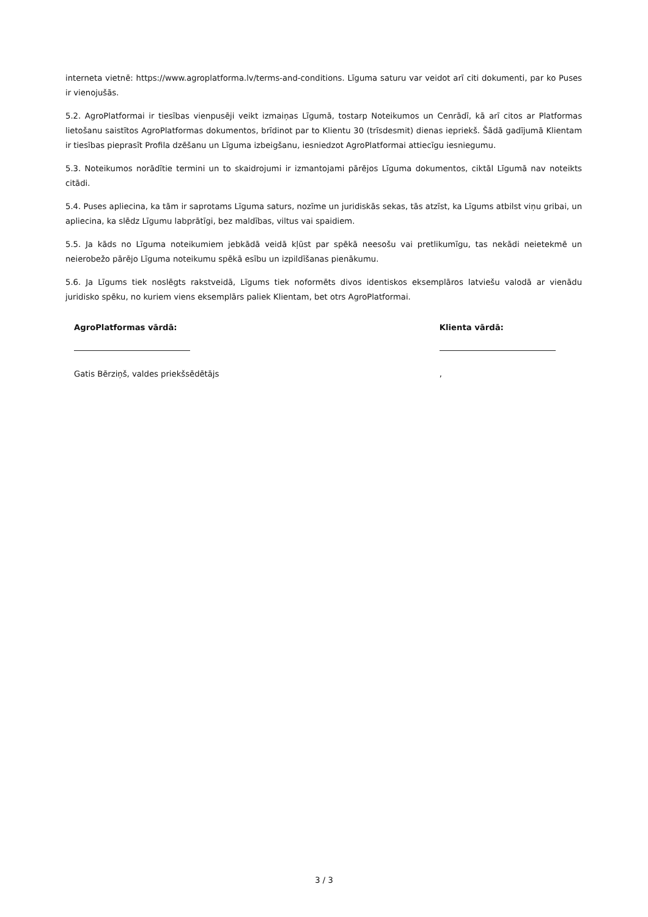interneta vietnē: https://www.agroplatforma.lv/terms-and-conditions. Līguma saturu var veidot arī citi dokumenti, par ko Puses ir vienojušās.
5.2. AgroPlatformai ir tiesības vienpusēji veikt izmaiņas Līgumā, tostarp Noteikumos un Cenrādī, kā arī citos ar Platformas lietošanu saistītos AgroPlatformas dokumentos, brīdinot par to Klientu 30 (trīsdesmit) dienas iepriekš. Šādā gadījumā Klientam ir tiesības pieprasīt Profila dzēšanu un Līguma izbeigšanu, iesniedzot AgroPlatformai attiecīgu iesniegumu.
5.3. Noteikumos norādītie termini un to skaidrojumi ir izmantojami pārējos Līguma dokumentos, ciktāl Līgumā nav noteikts citādi.
5.4. Puses apliecina, ka tām ir saprotams Līguma saturs, nozīme un juridiskās sekas, tās atzīst, ka Līgums atbilst viņu gribai, un apliecina, ka slēdz Līgumu labprātīgi, bez maldības, viltus vai spaidiem.
5.5. Ja kāds no Līguma noteikumiem jebkādā veidā kļūst par spēkā neesošu vai pretlikumīgu, tas nekādi neietekmē un neierobežo pārējo Līguma noteikumu spēkā esību un izpildīšanas pienākumu.
5.6. Ja Līgums tiek noslēgts rakstveidā, Līgums tiek noformēts divos identiskos eksemplāros latviešu valodā ar vienādu juridisko spēku, no kuriem viens eksemplārs paliek Klientam, bet otrs AgroPlatformai.
AgroPlatformas vārdā:
Gatis Bērziņš, valdes priekšsēdētājs
Klienta vārdā:
,
3 / 3